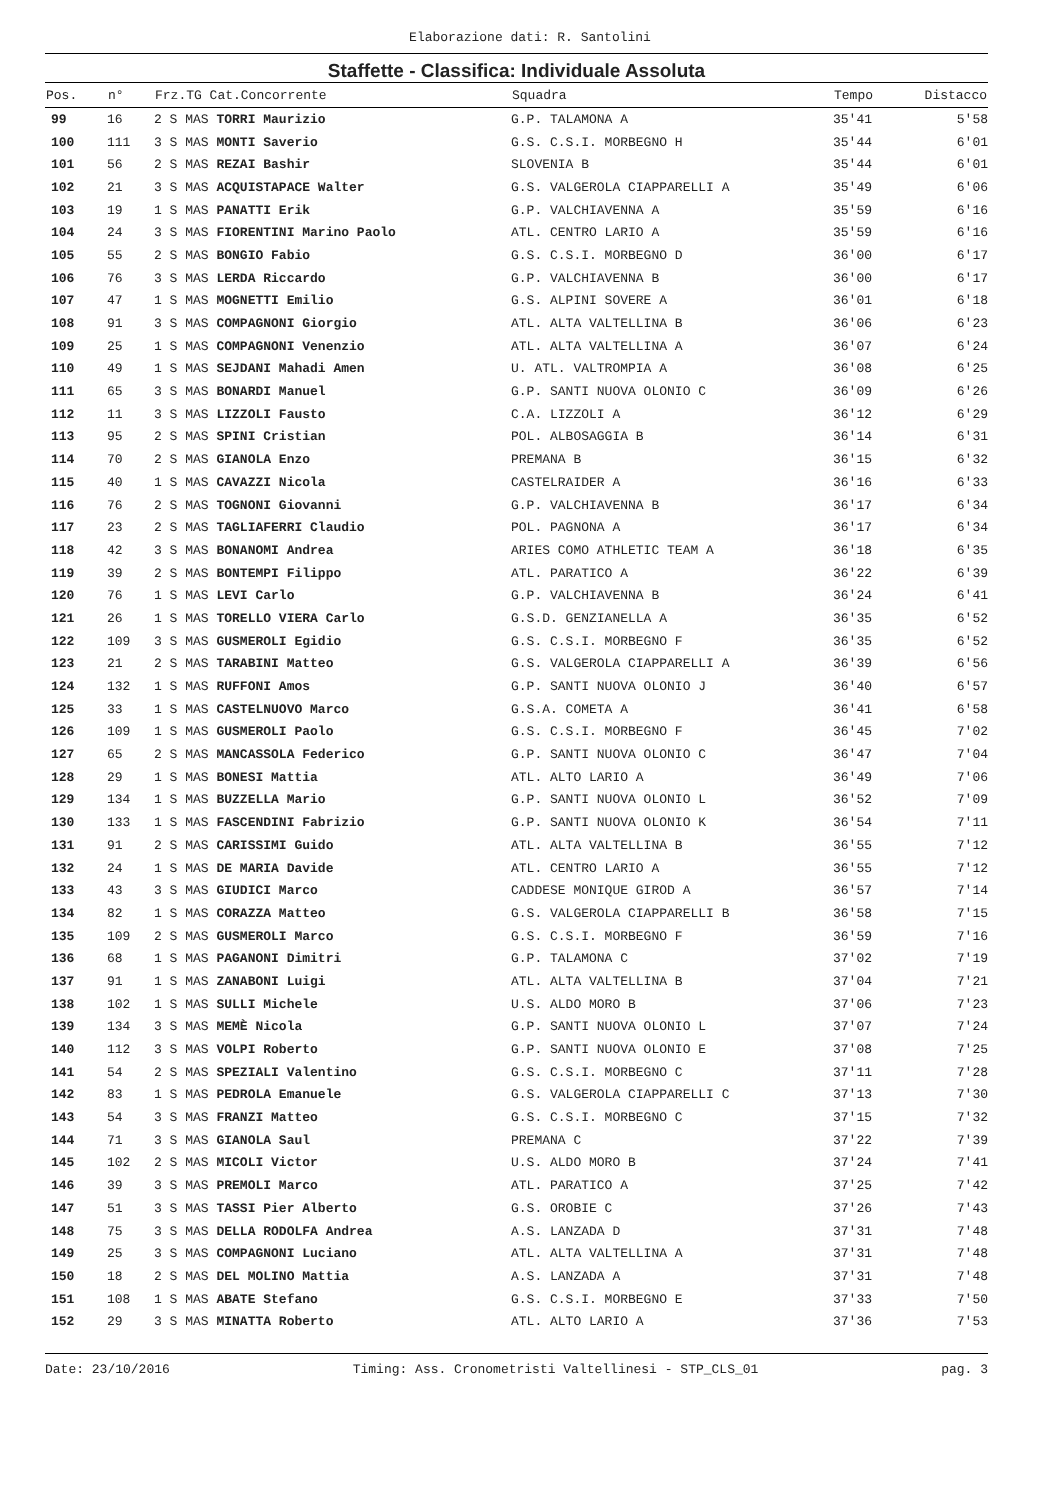Elaborazione dati: R. Santolini
Staffette - Classifica: Individuale Assoluta
| Pos. | n° | Frz.TG Cat.Concorrente | Squadra | Tempo | Distacco |
| --- | --- | --- | --- | --- | --- |
| 99 | 16 | 2 S MAS TORRI Maurizio | G.P. TALAMONA A | 35'41 | 5'58 |
| 100 | 111 | 3 S MAS MONTI Saverio | G.S. C.S.I. MORBEGNO H | 35'44 | 6'01 |
| 101 | 56 | 2 S MAS REZAI Bashir | SLOVENIA B | 35'44 | 6'01 |
| 102 | 21 | 3 S MAS ACQUISTAPACE Walter | G.S. VALGEROLA CIAPPARELLI A | 35'49 | 6'06 |
| 103 | 19 | 1 S MAS PANATTI Erik | G.P. VALCHIAVENNA A | 35'59 | 6'16 |
| 104 | 24 | 3 S MAS FIORENTINI Marino Paolo | ATL. CENTRO LARIO A | 35'59 | 6'16 |
| 105 | 55 | 2 S MAS BONGIO Fabio | G.S. C.S.I. MORBEGNO D | 36'00 | 6'17 |
| 106 | 76 | 3 S MAS LERDA Riccardo | G.P. VALCHIAVENNA B | 36'00 | 6'17 |
| 107 | 47 | 1 S MAS MOGNETTI Emilio | G.S. ALPINI SOVERE A | 36'01 | 6'18 |
| 108 | 91 | 3 S MAS COMPAGNONI Giorgio | ATL. ALTA VALTELLINA B | 36'06 | 6'23 |
| 109 | 25 | 1 S MAS COMPAGNONI Venenzio | ATL. ALTA VALTELLINA A | 36'07 | 6'24 |
| 110 | 49 | 1 S MAS SEJDANI Mahadi Amen | U. ATL. VALTROMPIA A | 36'08 | 6'25 |
| 111 | 65 | 3 S MAS BONARDI Manuel | G.P. SANTI NUOVA OLONIO C | 36'09 | 6'26 |
| 112 | 11 | 3 S MAS LIZZOLI Fausto | C.A. LIZZOLI A | 36'12 | 6'29 |
| 113 | 95 | 2 S MAS SPINI Cristian | POL. ALBOSAGGIA B | 36'14 | 6'31 |
| 114 | 70 | 2 S MAS GIANOLA Enzo | PREMANA B | 36'15 | 6'32 |
| 115 | 40 | 1 S MAS CAVAZZI Nicola | CASTELRAIDER A | 36'16 | 6'33 |
| 116 | 76 | 2 S MAS TOGNONI Giovanni | G.P. VALCHIAVENNA B | 36'17 | 6'34 |
| 117 | 23 | 2 S MAS TAGLIAFERRI Claudio | POL. PAGNONA A | 36'17 | 6'34 |
| 118 | 42 | 3 S MAS BONANOMI Andrea | ARIES COMO ATHLETIC TEAM A | 36'18 | 6'35 |
| 119 | 39 | 2 S MAS BONTEMPI Filippo | ATL. PARATICO A | 36'22 | 6'39 |
| 120 | 76 | 1 S MAS LEVI Carlo | G.P. VALCHIAVENNA B | 36'24 | 6'41 |
| 121 | 26 | 1 S MAS TORELLO VIERA Carlo | G.S.D. GENZIANELLA A | 36'35 | 6'52 |
| 122 | 109 | 3 S MAS GUSMEROLI Egidio | G.S. C.S.I. MORBEGNO F | 36'35 | 6'52 |
| 123 | 21 | 2 S MAS TARABINI Matteo | G.S. VALGEROLA CIAPPARELLI A | 36'39 | 6'56 |
| 124 | 132 | 1 S MAS RUFFONI Amos | G.P. SANTI NUOVA OLONIO J | 36'40 | 6'57 |
| 125 | 33 | 1 S MAS CASTELNUOVO Marco | G.S.A. COMETA A | 36'41 | 6'58 |
| 126 | 109 | 1 S MAS GUSMEROLI Paolo | G.S. C.S.I. MORBEGNO F | 36'45 | 7'02 |
| 127 | 65 | 2 S MAS MANCASSOLA Federico | G.P. SANTI NUOVA OLONIO C | 36'47 | 7'04 |
| 128 | 29 | 1 S MAS BONESI Mattia | ATL. ALTO LARIO A | 36'49 | 7'06 |
| 129 | 134 | 1 S MAS BUZZELLA Mario | G.P. SANTI NUOVA OLONIO L | 36'52 | 7'09 |
| 130 | 133 | 1 S MAS FASCENDINI Fabrizio | G.P. SANTI NUOVA OLONIO K | 36'54 | 7'11 |
| 131 | 91 | 2 S MAS CARISSIMI Guido | ATL. ALTA VALTELLINA B | 36'55 | 7'12 |
| 132 | 24 | 1 S MAS DE MARIA Davide | ATL. CENTRO LARIO A | 36'55 | 7'12 |
| 133 | 43 | 3 S MAS GIUDICI Marco | CADDESE MONIQUE GIROD A | 36'57 | 7'14 |
| 134 | 82 | 1 S MAS CORAZZA Matteo | G.S. VALGEROLA CIAPPARELLI B | 36'58 | 7'15 |
| 135 | 109 | 2 S MAS GUSMEROLI Marco | G.S. C.S.I. MORBEGNO F | 36'59 | 7'16 |
| 136 | 68 | 1 S MAS PAGANONI Dimitri | G.P. TALAMONA C | 37'02 | 7'19 |
| 137 | 91 | 1 S MAS ZANABONI Luigi | ATL. ALTA VALTELLINA B | 37'04 | 7'21 |
| 138 | 102 | 1 S MAS SULLI Michele | U.S. ALDO MORO B | 37'06 | 7'23 |
| 139 | 134 | 3 S MAS MEMÈ Nicola | G.P. SANTI NUOVA OLONIO L | 37'07 | 7'24 |
| 140 | 112 | 3 S MAS VOLPI Roberto | G.P. SANTI NUOVA OLONIO E | 37'08 | 7'25 |
| 141 | 54 | 2 S MAS SPEZIALI Valentino | G.S. C.S.I. MORBEGNO C | 37'11 | 7'28 |
| 142 | 83 | 1 S MAS PEDROLA Emanuele | G.S. VALGEROLA CIAPPARELLI C | 37'13 | 7'30 |
| 143 | 54 | 3 S MAS FRANZI Matteo | G.S. C.S.I. MORBEGNO C | 37'15 | 7'32 |
| 144 | 71 | 3 S MAS GIANOLA Saul | PREMANA C | 37'22 | 7'39 |
| 145 | 102 | 2 S MAS MICOLI Victor | U.S. ALDO MORO B | 37'24 | 7'41 |
| 146 | 39 | 3 S MAS PREMOLI Marco | ATL. PARATICO A | 37'25 | 7'42 |
| 147 | 51 | 3 S MAS TASSI Pier Alberto | G.S. OROBIE C | 37'26 | 7'43 |
| 148 | 75 | 3 S MAS DELLA RODOLFA Andrea | A.S. LANZADA D | 37'31 | 7'48 |
| 149 | 25 | 3 S MAS COMPAGNONI Luciano | ATL. ALTA VALTELLINA A | 37'31 | 7'48 |
| 150 | 18 | 2 S MAS DEL MOLINO Mattia | A.S. LANZADA A | 37'31 | 7'48 |
| 151 | 108 | 1 S MAS ABATE Stefano | G.S. C.S.I. MORBEGNO E | 37'33 | 7'50 |
| 152 | 29 | 3 S MAS MINATTA Roberto | ATL. ALTO LARIO A | 37'36 | 7'53 |
Date: 23/10/2016 Timing: Ass. Cronometristi Valtellinesi - STP_CLS_01 pag. 3